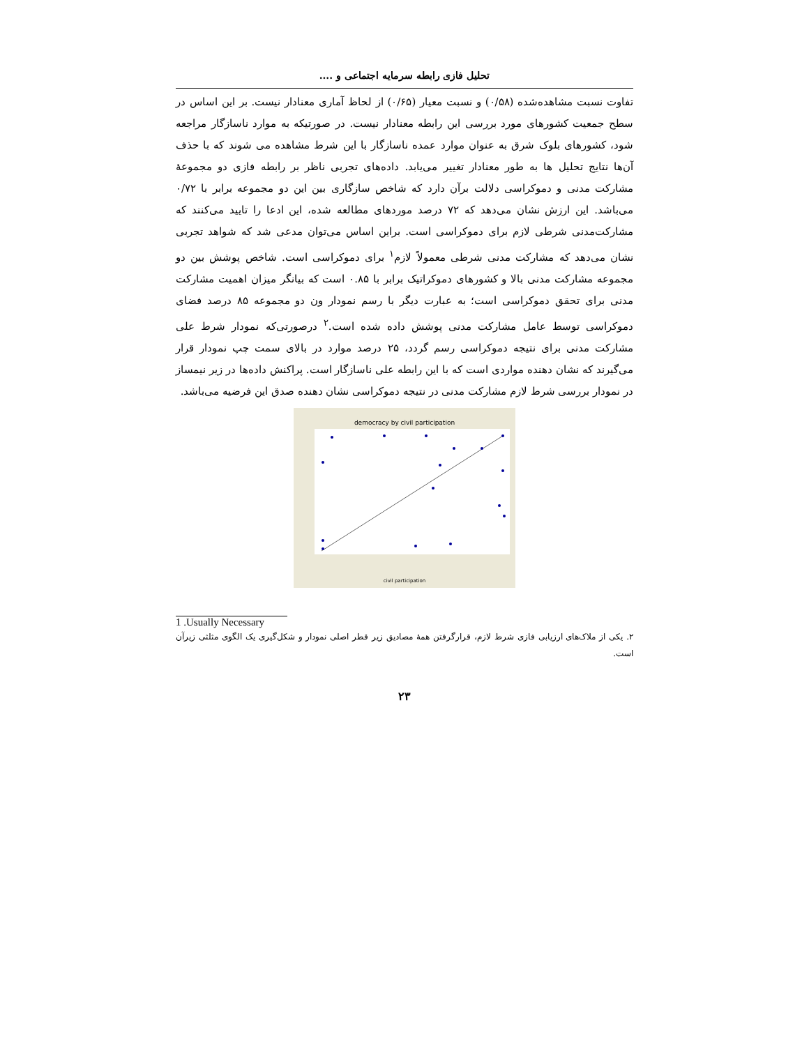تحلیل فازی رابطه سرمایه اجتماعی و ....
تفاوت نسبت مشاهده‌شده (۰/۵۸) و نسبت معیار (۰/۶۵) از لحاظ آماری معنادار نیست. بر این اساس در سطح جمعیت کشورهای مورد بررسی این رابطه معنادار نیست. در صورتیکه به موارد ناسازگار مراجعه شود، کشورهای بلوک شرق به عنوان موارد عمده ناسازگار با این شرط مشاهده می شوند که با حذف آن‌ها نتایج تحلیل ها به طور معنادار تغییر می‌یابد. داده‌های تجربی ناظر بر رابطه فازی دو مجموعهٔ مشارکت مدنی و دموکراسی دلالت برآن دارد که شاخص سازگاری بین این دو مجموعه برابر با ۰/۷۲ می‌باشد. این ارزش نشان می‌دهد که ۷۲ درصد موردهای مطالعه شده، این ادعا را تایید می‌کنند که مشارکت‌مدنی شرطی لازم برای دموکراسی است. براین اساس می‌توان مدعی شد که شواهد تجربی نشان می‌دهد که مشارکت مدنی شرطی معمولاً لازم<sup>۱</sup> برای دموکراسی است. شاخص پوشش بین دو مجموعه مشارکت مدنی بالا و کشورهای دموکراتیک برابر با ۰.۸۵ است که بیانگر میزان اهمیت مشارکت مدنی برای تحقق دموکراسی است؛ به عبارت دیگر با رسم نمودار ون دو مجموعه ۸۵ درصد فضای دموکراسی توسط عامل مشارکت مدنی پوشش داده شده است.<sup>۲</sup> درصورتی‌که نمودار شرط علی مشارکت مدنی برای نتیجه دموکراسی رسم گردد، ۲۵ درصد موارد در بالای سمت چپ نمودار قرار می‌گیرند که نشان دهنده مواردی است که با این رابطه علی ناسازگار است. پراکنش داده‌ها در زیر نیمساز در نمودار بررسی شرط لازم مشارکت مدنی در نتیجه دموکراسی نشان دهنده صدق این فرضیه می‌باشد.
democracy by civil participation
civil participation
1 .Usually Necessary
۲. یکی از ملاک‌های ارزیابی فازی شرط لازم، قرارگرفتن همهٔ مصادیق زیر قطر اصلی نمودار و شکل‌گیری یک الگوی مثلثی زیرآن است.
۲۳